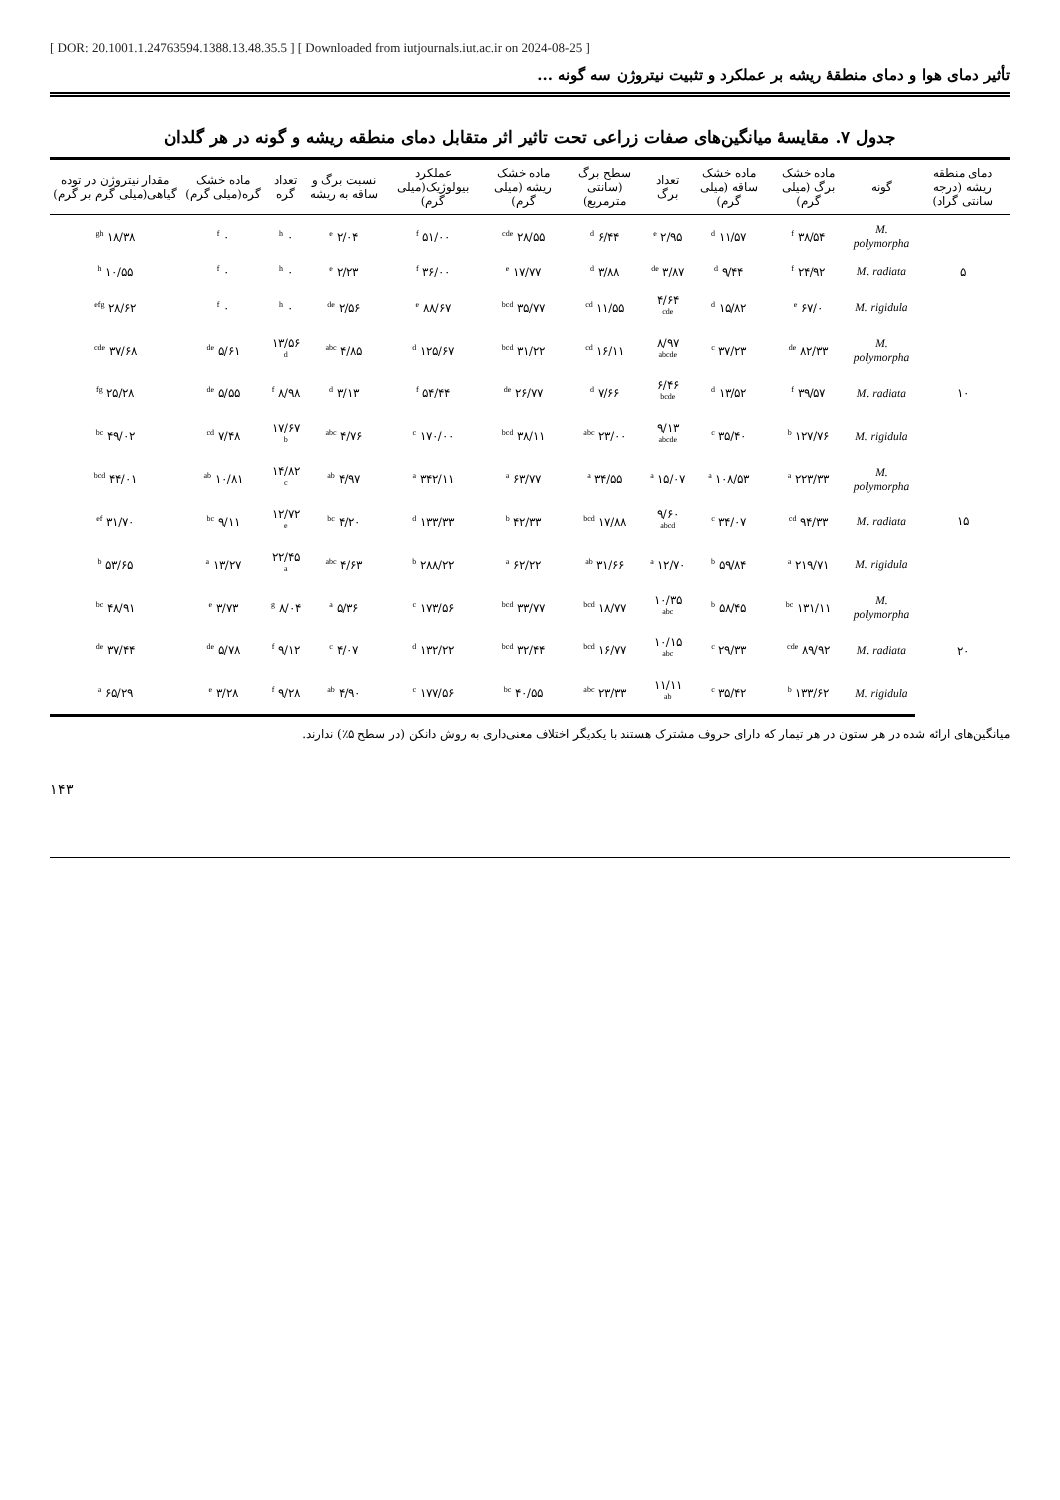[ DOR: 20.1001.1.24763594.1388.13.48.35.5 ] [ Downloaded from iutjournals.iut.ac.ir on 2024-08-25 ]
تأثیر دمای هوا و دمای منطقهٔ ریشه بر عملکرد و تثبیت نیتروژن سه گونه ...
جدول ۷. مقایسهٔ میانگین‌های صفات زراعی تحت تاثیر اثر متقابل دمای منطقه ریشه و گونه در هر گلدان
| دمای منطقه ریشه (درجه سانتی گراد) | گونه | ماده خشک برگ (میلی گرم) | ماده خشک ساقه (میلی گرم) | تعداد برگ | سطح برگ (سانتی مترمربع) | ماده خشک ریشه (میلی گرم) | عملکرد بیولوژیک(میلی گرم) | نسبت برگ و ساقه به ریشه | تعداد گره | ماده خشک گره(میلی گرم) | مقدار نیتروژن در توده گیاهی(میلی گرم بر گرم) |
| --- | --- | --- | --- | --- | --- | --- | --- | --- | --- | --- | --- |
| ۵ | M. polymorpha | ۳۸/۵۴ <sup>f</sup> | ۱۱/۵۷ <sup>d</sup> | ۲/۹۵ <sup>e</sup> | ۶/۴۴ <sup>d</sup> | ۲۸/۵۵ <sup>cde</sup> | ۵۱/۰۰ <sup>f</sup> | ۲/۰۴ <sup>e</sup> | ۰ <sup>h</sup> | ۰ <sup>f</sup> | ۱۸/۳۸ <sup>gh</sup> |
| | M. radiata | ۲۴/۹۲ <sup>f</sup> | ۹/۴۴ <sup>d</sup> | ۳/۸۷ <sup>de</sup> | ۳/۸۸ <sup>d</sup> | ۱۷/۷۷ <sup>e</sup> | ۳۶/۰۰ <sup>f</sup> | ۲/۲۳ <sup>e</sup> | ۰ <sup>h</sup> | ۰ <sup>f</sup> | ۱۰/۵۵ <sup>h</sup> |
| | M. rigidula | ۶۷/۰ <sup>e</sup> | ۱۵/۸۲ <sup>d</sup> | ۴/۶۴ <sup>cde</sup> | ۱۱/۵۵ <sup>cd</sup> | ۳۵/۷۷ <sup>bcd</sup> | ۸۸/۶۷ <sup>e</sup> | ۲/۵۶ <sup>de</sup> | ۰ <sup>h</sup> | ۰ <sup>f</sup> | ۲۸/۶۲ <sup>efg</sup> |
| ۱۰ | M. polymorpha | ۸۲/۳۳ <sup>de</sup> | ۳۷/۲۳ <sup>c</sup> | ۸/۹۷ <sup>abcde</sup> | ۱۶/۱۱ <sup>cd</sup> | ۳۱/۲۲ <sup>bcd</sup> | ۱۲۵/۶۷ <sup>d</sup> | ۴/۸۵ <sup>abc</sup> | ۱۳/۵۶ <sup>d</sup> | ۵/۶۱ <sup>de</sup> | ۳۷/۶۸ <sup>cde</sup> |
| | M. radiata | ۳۹/۵۷ <sup>f</sup> | ۱۳/۵۲ <sup>d</sup> | ۶/۴۶ <sup>bcde</sup> | ۷/۶۶ <sup>d</sup> | ۲۶/۷۷ <sup>de</sup> | ۵۴/۴۴ <sup>f</sup> | ۳/۱۳ <sup>d</sup> | ۸/۹۸ <sup>f</sup> | ۵/۵۵ <sup>de</sup> | ۲۵/۲۸ <sup>fg</sup> |
| | M. rigidula | ۱۲۷/۷۶ <sup>b</sup> | ۳۵/۴۰ <sup>c</sup> | ۹/۱۳ <sup>abcde</sup> | ۲۳/۰۰ <sup>abc</sup> | ۳۸/۱۱ <sup>bcd</sup> | ۱۷۰/۰۰ <sup>c</sup> | ۴/۷۶ <sup>abc</sup> | ۱۷/۶۷ <sup>b</sup> | ۷/۴۸ <sup>cd</sup> | ۴۹/۰۲ <sup>bc</sup> |
| ۱۵ | M. polymorpha | ۲۲۳/۳۳ <sup>a</sup> | ۱۰۸/۵۳ <sup>a</sup> | ۱۵/۰۷ <sup>a</sup> | ۳۴/۵۵ <sup>a</sup> | ۶۳/۷۷ <sup>a</sup> | ۳۴۲/۱۱ <sup>a</sup> | ۴/۹۷ <sup>ab</sup> | ۱۴/۸۲ <sup>c</sup> | ۱۰/۸۱ <sup>ab</sup> | ۴۴/۰۱ <sup>bcd</sup> |
| | M. radiata | ۹۴/۳۳ <sup>cd</sup> | ۳۴/۰۷ <sup>c</sup> | ۹/۶۰ <sup>abcd</sup> | ۱۷/۸۸ <sup>bcd</sup> | ۴۲/۳۳ <sup>b</sup> | ۱۳۳/۳۳ <sup>d</sup> | ۴/۲۰ <sup>bc</sup> | ۱۲/۷۲ <sup>e</sup> | ۹/۱۱ <sup>bc</sup> | ۳۱/۷۰ <sup>ef</sup> |
| | M. rigidula | ۲۱۹/۷۱ <sup>a</sup> | ۵۹/۸۴ <sup>b</sup> | ۱۲/۷۰ <sup>a</sup> | ۳۱/۶۶ <sup>ab</sup> | ۶۲/۲۲ <sup>a</sup> | ۲۸۸/۲۲ <sup>b</sup> | ۴/۶۳ <sup>abc</sup> | ۲۲/۴۵ <sup>a</sup> | ۱۳/۲۷ <sup>a</sup> | ۵۳/۶۵ <sup>b</sup> |
| ۲۰ | M. polymorpha | ۱۳۱/۱۱ <sup>bc</sup> | ۵۸/۴۵ <sup>b</sup> | ۱۰/۳۵ <sup>abc</sup> | ۱۸/۷۷ <sup>bcd</sup> | ۳۳/۷۷ <sup>bcd</sup> | ۱۷۳/۵۶ <sup>c</sup> | ۵/۳۶ <sup>a</sup> | ۸/۰۴ <sup>g</sup> | ۳/۷۳ <sup>e</sup> | ۴۸/۹۱ <sup>bc</sup> |
| | M. radiata | ۸۹/۹۲ <sup>cde</sup> | ۲۹/۳۳ <sup>c</sup> | ۱۰/۱۵ <sup>abc</sup> | ۱۶/۷۷ <sup>bcd</sup> | ۳۲/۴۴ <sup>bcd</sup> | ۱۳۲/۲۲ <sup>d</sup> | ۴/۰۷ <sup>c</sup> | ۹/۱۲ <sup>f</sup> | ۵/۷۸ <sup>de</sup> | ۳۷/۴۴ <sup>de</sup> |
| | M. rigidula | ۱۳۳/۶۲ <sup>b</sup> | ۳۵/۴۲ <sup>c</sup> | ۱۱/۱۱ <sup>ab</sup> | ۲۳/۳۳ <sup>abc</sup> | ۴۰/۵۵ <sup>bc</sup> | ۱۷۷/۵۶ <sup>c</sup> | ۴/۹۰ <sup>ab</sup> | ۹/۲۸ <sup>f</sup> | ۳/۲۸ <sup>e</sup> | ۶۵/۲۹ <sup>a</sup> |
میانگین‌های ارائه شده در هر ستون در هر تیمار که دارای حروف مشترک هستند با یکدیگر اختلاف معنی‌داری به روش دانکن (در سطح ۵٪) ندارند.
۱۴۳